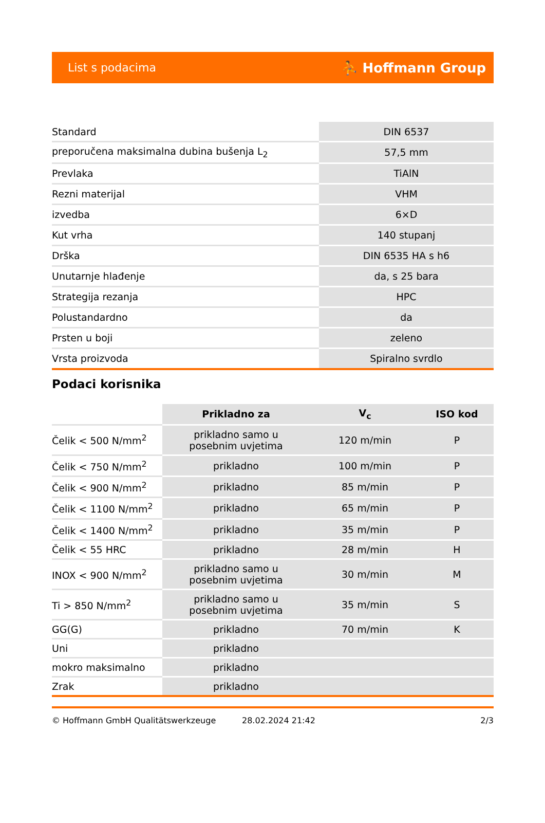List s podacima ⛹ Hoffmann Group
| Standard | DIN 6537 |
| preporučena maksimalna dubina bušenja L<sub>2</sub> | 57,5 mm |
| Prevlaka | TiAlN |
| Rezni materijal | VHM |
| izvedba | 6×D |
| Kut vrha | 140 stupanj |
| Drška | DIN 6535 HA s h6 |
| Unutarnje hlađenje | da, s 25 bara |
| Strategija rezanja | HPC |
| Polustandardno | da |
| Prsten u boji | zeleno |
| Vrsta proizvoda | Spiralno svrdlo |
Podaci korisnika
| | Prikladno za | V<sub>c</sub> | ISO kod |
| Čelik < 500 N/mm<sup>2</sup> | prikladno samo u posebnim uvjetima | 120 m/min | P |
| Čelik < 750 N/mm<sup>2</sup> | prikladno | 100 m/min | P |
| Čelik < 900 N/mm<sup>2</sup> | prikladno | 85 m/min | P |
| Čelik < 1100 N/mm<sup>2</sup> | prikladno | 65 m/min | P |
| Čelik < 1400 N/mm<sup>2</sup> | prikladno | 35 m/min | P |
| Čelik < 55 HRC | prikladno | 28 m/min | H |
| INOX < 900 N/mm<sup>2</sup> | prikladno samo u posebnim uvjetima | 30 m/min | M |
| Ti > 850 N/mm<sup>2</sup> | prikladno samo u posebnim uvjetima | 35 m/min | S |
| GG(G) | prikladno | 70 m/min | K |
| Uni | prikladno | | |
| mokro maksimalno | prikladno | | |
| Zrak | prikladno | | |
© Hoffmann GmbH Qualitätswerkzeuge 28.02.2024 21:42 2/3